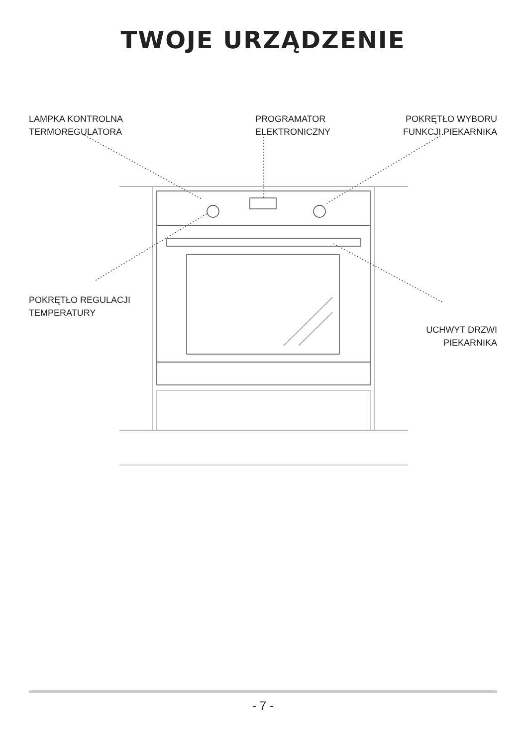TWOJE URZĄDZENIE
LAMPKA KONTROLNA
TERMOREGULATORA
PROGRAMATOR
ELEKTRONICZNY
POKRĘTŁO WYBORU
FUNKCJI PIEKARNIKA
POKRĘTŁO REGULACJI
TEMPERATURY
UCHWYT DRZWI
PIEKARNIKA
- 7 -